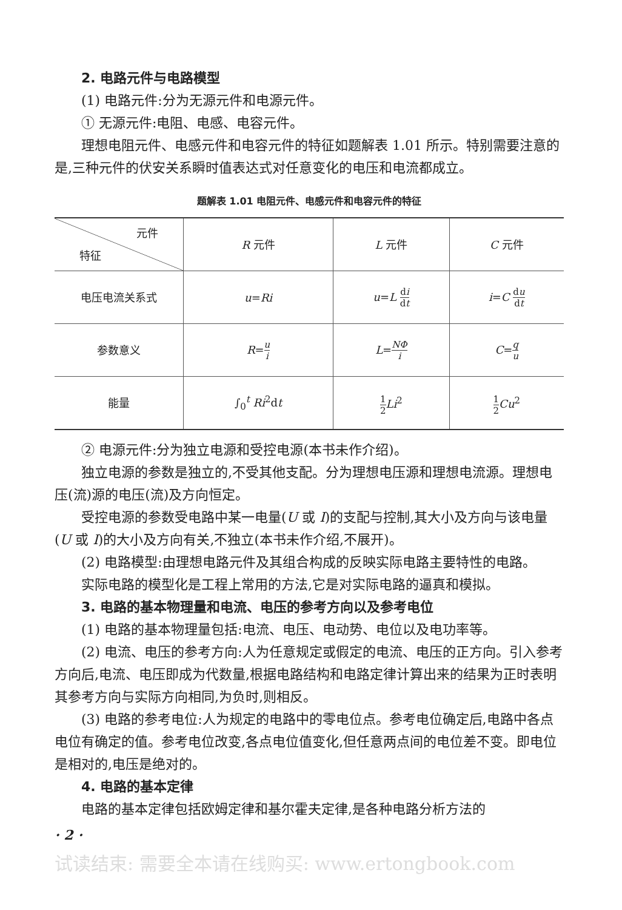2. 电路元件与电路模型
(1) 电路元件:分为无源元件和电源元件。
① 无源元件:电阻、电感、电容元件。
理想电阻元件、电感元件和电容元件的特征如题解表 1.01 所示。特别需要注意的是,三种元件的伏安关系瞬时值表达式对任意变化的电压和电流都成立。
题解表 1.01 电阻元件、电感元件和电容元件的特征
| 元件 特征 | R 元件 | L 元件 | C 元件 |
| --- | --- | --- | --- |
| 电压电流关系式 | u = Ri | u = L d i d t | i = C d u d t |
| 参数意义 | R = u i | L = NΦ i | C = q u |
| 能量 | ∫<sub>0</sub><sup>t</sup> Ri<sup>2</sup>d t | 1 2 Li<sup>2</sup> | 1 2 Cu<sup>2</sup> |
② 电源元件:分为独立电源和受控电源(本书未作介绍)。
独立电源的参数是独立的,不受其他支配。分为理想电压源和理想电流源。理想电压(流)源的电压(流)及方向恒定。
受控电源的参数受电路中某一电量(U 或 I)的支配与控制,其大小及方向与该电量(U 或 I)的大小及方向有关,不独立(本书未作介绍,不展开)。
(2) 电路模型:由理想电路元件及其组合构成的反映实际电路主要特性的电路。
实际电路的模型化是工程上常用的方法,它是对实际电路的逼真和模拟。
3. 电路的基本物理量和电流、电压的参考方向以及参考电位
(1) 电路的基本物理量包括:电流、电压、电动势、电位以及电功率等。
(2) 电流、电压的参考方向:人为任意规定或假定的电流、电压的正方向。引入参考方向后,电流、电压即成为代数量,根据电路结构和电路定律计算出来的结果为正时表明其参考方向与实际方向相同,为负时,则相反。
(3) 电路的参考电位:人为规定的电路中的零电位点。参考电位确定后,电路中各点电位有确定的值。参考电位改变,各点电位值变化,但任意两点间的电位差不变。即电位是相对的,电压是绝对的。
4. 电路的基本定律
电路的基本定律包括欧姆定律和基尔霍夫定律,是各种电路分析方法的
· 2 ·
试读结束: 需要全本请在线购买: www.ertongbook.com